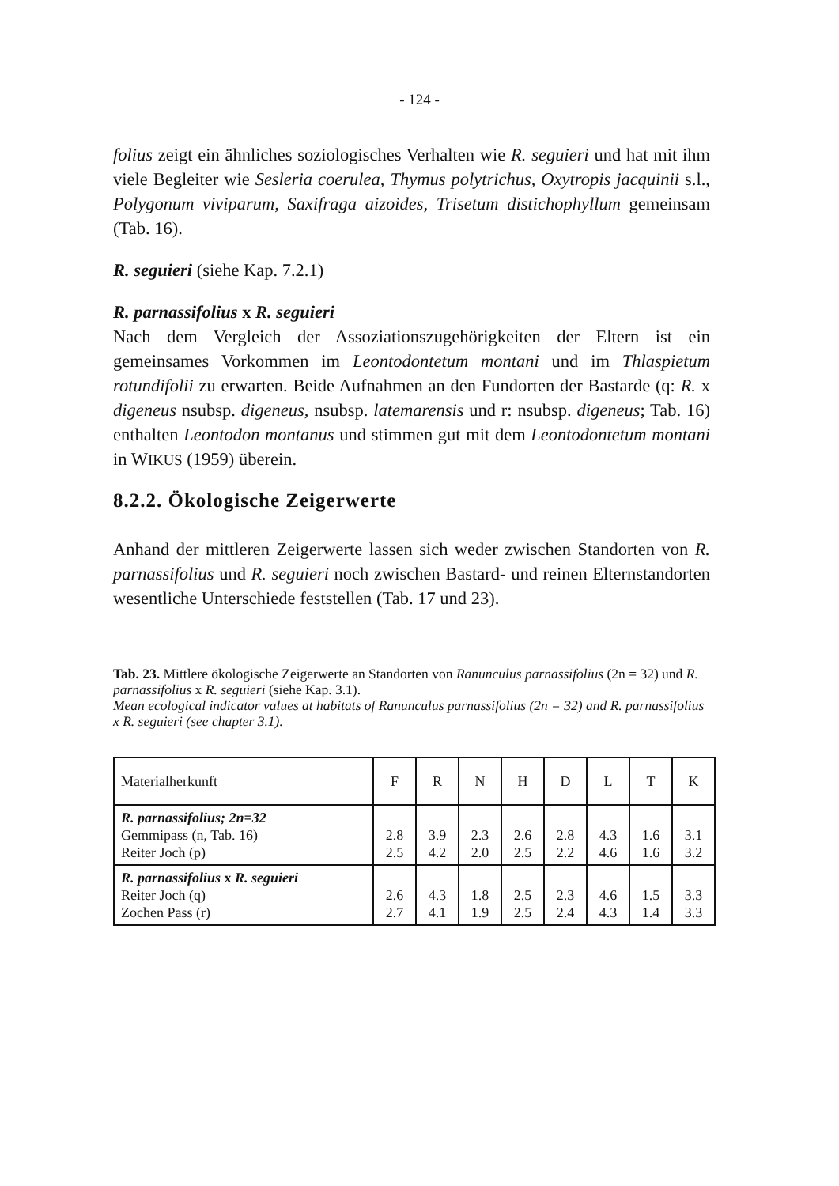- 124 -
folius zeigt ein ähnliches soziologisches Verhalten wie R. seguieri und hat mit ihm viele Begleiter wie Sesleria coerulea, Thymus polytrichus, Oxytropis jacquinii s.l., Polygonum viviparum, Saxifraga aizoides, Trisetum distichophyllum gemeinsam (Tab. 16).
R. seguieri (siehe Kap. 7.2.1)
R. parnassifolius x R. seguieri
Nach dem Vergleich der Assoziationszugehörigkeiten der Eltern ist ein gemeinsames Vorkommen im Leontodontetum montani und im Thlaspietum rotundifolii zu erwarten. Beide Aufnahmen an den Fundorten der Bastarde (q: R. x digeneus nsubsp. digeneus, nsubsp. latemarensis und r: nsubsp. digeneus; Tab. 16) enthalten Leontodon montanus und stimmen gut mit dem Leontodontetum montani in WIKUS (1959) überein.
8.2.2. Ökologische Zeigerwerte
Anhand der mittleren Zeigerwerte lassen sich weder zwischen Standorten von R. parnassifolius und R. seguieri noch zwischen Bastard- und reinen Elternstandorten wesentliche Unterschiede feststellen (Tab. 17 und 23).
Tab. 23. Mittlere ökologische Zeigerwerte an Standorten von Ranunculus parnassifolius (2n = 32) und R. parnassifolius x R. seguieri (siehe Kap. 3.1).
Mean ecological indicator values at habitats of Ranunculus parnassifolius (2n = 32) and R. parnassifolius x R. seguieri (see chapter 3.1).
| Materialherkunft | F | R | N | H | D | L | T | K |
| --- | --- | --- | --- | --- | --- | --- | --- | --- |
| R. parnassifolius; 2n=32 Gemmipass (n, Tab. 16) Reiter Joch (p) | 2.8 2.5 | 3.9 4.2 | 2.3 2.0 | 2.6 2.5 | 2.8 2.2 | 4.3 4.6 | 1.6 1.6 | 3.1 3.2 |
| R. parnassifolius x R. seguieri Reiter Joch (q) Zochen Pass (r) | 2.6 2.7 | 4.3 4.1 | 1.8 1.9 | 2.5 2.5 | 2.3 2.4 | 4.6 4.3 | 1.5 1.4 | 3.3 3.3 |